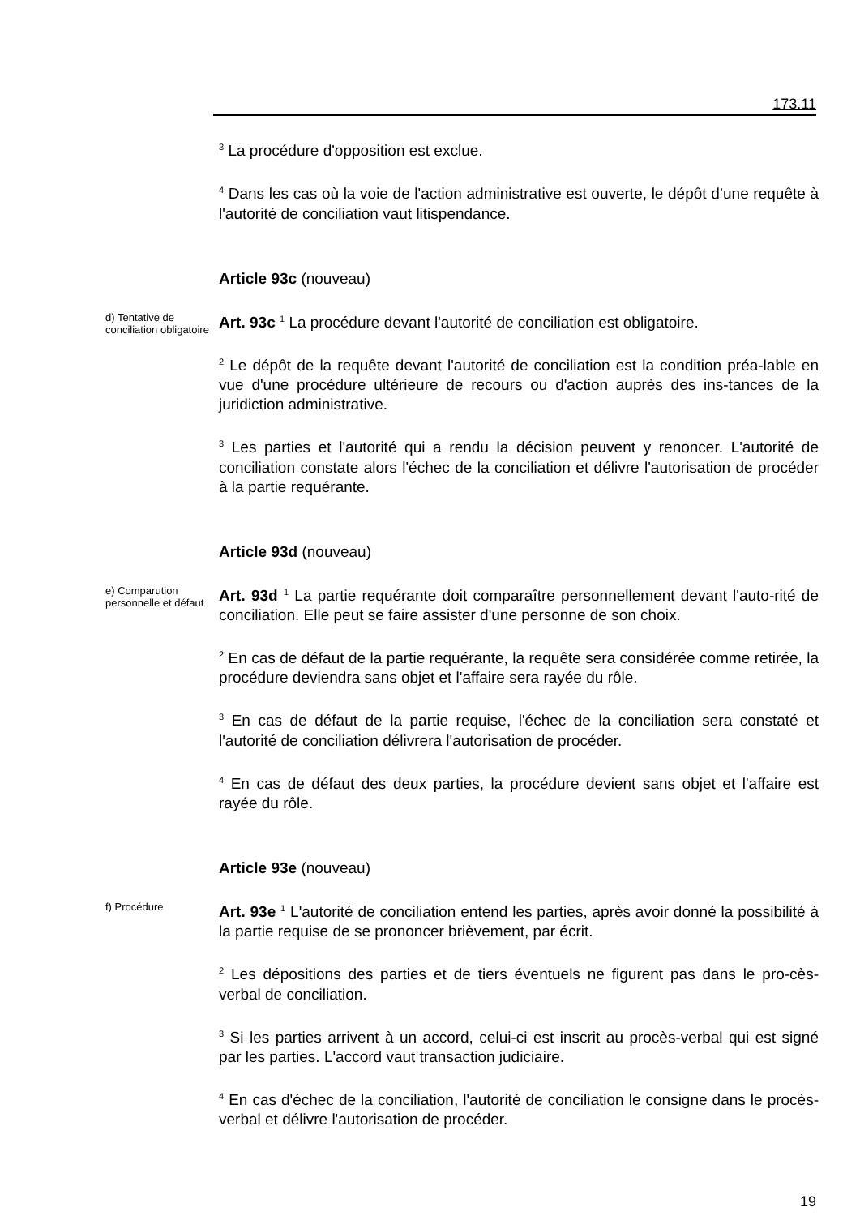173.11
<sup>3</sup> La procédure d'opposition est exclue.
<sup>4</sup> Dans les cas où la voie de l'action administrative est ouverte, le dépôt d’une requête à l'autorité de conciliation vaut litispendance.
Article 93c (nouveau)
d) Tentative de conciliation obligatoire
Art. 93c <sup>1</sup> La procédure devant l'autorité de conciliation est obligatoire.
<sup>2</sup> Le dépôt de la requête devant l'autorité de conciliation est la condition préa-lable en vue d'une procédure ultérieure de recours ou d'action auprès des ins-tances de la juridiction administrative.
<sup>3</sup> Les parties et l'autorité qui a rendu la décision peuvent y renoncer. L'autorité de conciliation constate alors l'échec de la conciliation et délivre l'autorisation de procéder à la partie requérante.
Article 93d (nouveau)
e) Comparution personnelle et défaut
Art. 93d <sup>1</sup> La partie requérante doit comparaître personnellement devant l'auto-rité de conciliation. Elle peut se faire assister d'une personne de son choix.
<sup>2</sup> En cas de défaut de la partie requérante, la requête sera considérée comme retirée, la procédure deviendra sans objet et l'affaire sera rayée du rôle.
<sup>3</sup> En cas de défaut de la partie requise, l'échec de la conciliation sera constaté et l'autorité de conciliation délivrera l'autorisation de procéder.
<sup>4</sup> En cas de défaut des deux parties, la procédure devient sans objet et l'affaire est rayée du rôle.
Article 93e (nouveau)
f) Procédure
Art. 93e <sup>1</sup> L'autorité de conciliation entend les parties, après avoir donné la possibilité à la partie requise de se prononcer brièvement, par écrit.
<sup>2</sup> Les dépositions des parties et de tiers éventuels ne figurent pas dans le pro-cès-verbal de conciliation.
<sup>3</sup> Si les parties arrivent à un accord, celui-ci est inscrit au procès-verbal qui est signé par les parties. L'accord vaut transaction judiciaire.
<sup>4</sup> En cas d'échec de la conciliation, l'autorité de conciliation le consigne dans le procès-verbal et délivre l'autorisation de procéder.
19